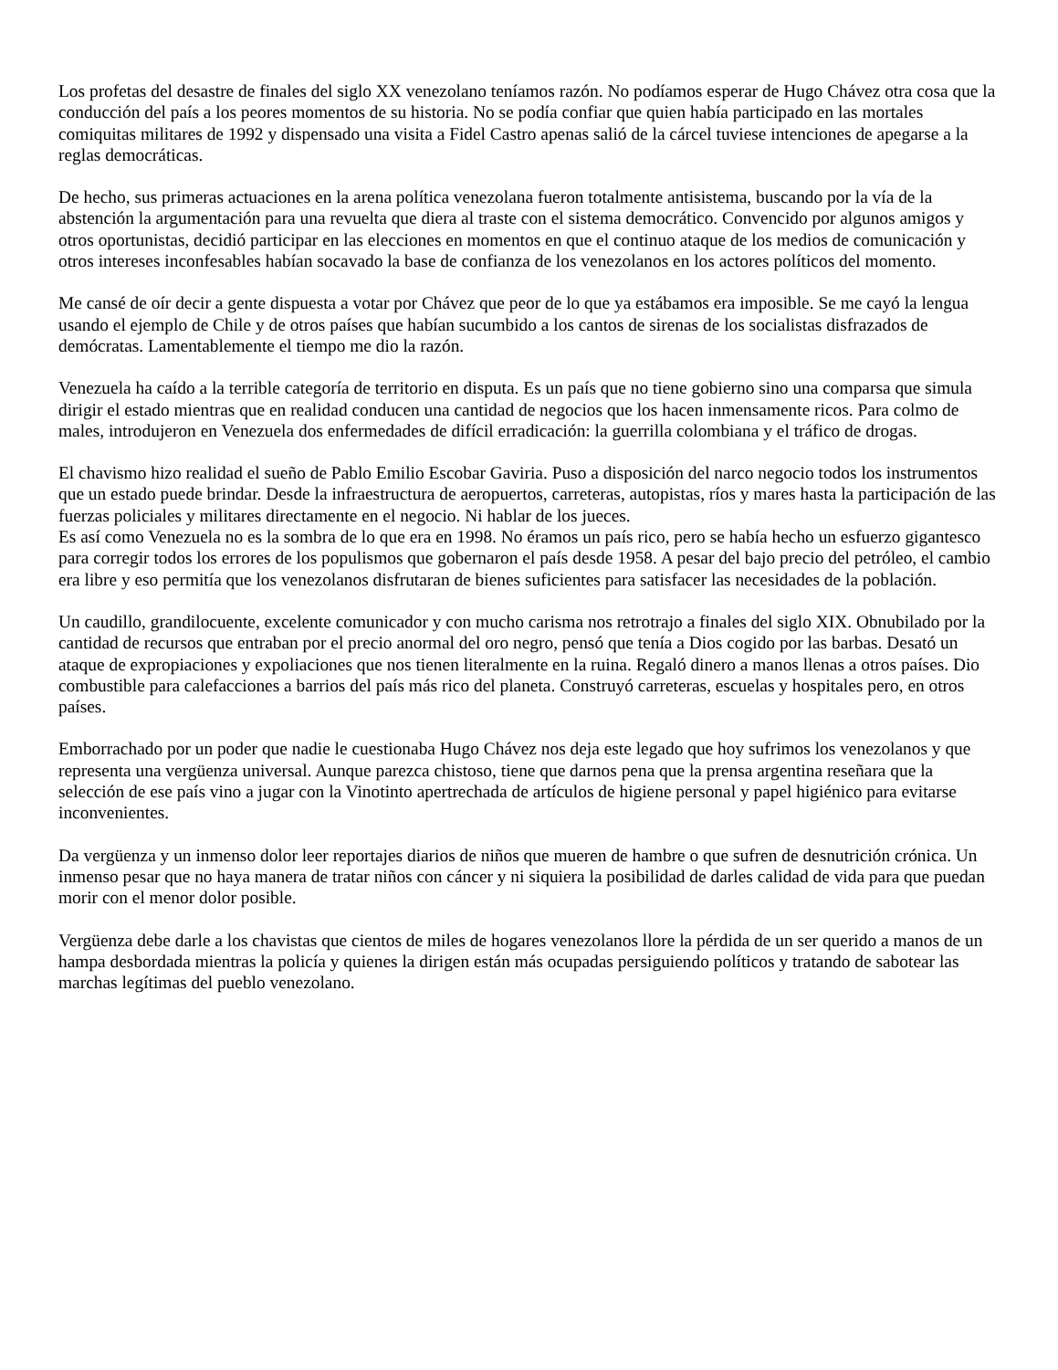Los profetas del desastre de finales del siglo XX venezolano teníamos razón. No podíamos esperar de Hugo Chávez otra cosa que la conducción del país a los peores momentos de su historia. No se podía confiar que quien había participado en las mortales comiquitas militares de 1992 y dispensado una visita a Fidel Castro apenas salió de la cárcel tuviese intenciones de apegarse a la reglas democráticas.
De hecho, sus primeras actuaciones en la arena política venezolana fueron totalmente antisistema, buscando por la vía de la abstención la argumentación para una revuelta que diera al traste con el sistema democrático. Convencido por algunos amigos y otros oportunistas, decidió participar en las elecciones en momentos en que el continuo ataque de los medios de comunicación y otros intereses inconfesables habían socavado la base de confianza de los venezolanos en los actores políticos del momento.
Me cansé de oír decir a gente dispuesta a votar por Chávez que peor de lo que ya estábamos era imposible. Se me cayó la lengua usando el ejemplo de Chile y de otros países que habían sucumbido a los cantos de sirenas de los socialistas disfrazados de demócratas. Lamentablemente el tiempo me dio la razón.
Venezuela ha caído a la terrible categoría de territorio en disputa. Es un país que no tiene gobierno sino una comparsa que simula dirigir el estado mientras que en realidad conducen una cantidad de negocios que los hacen inmensamente ricos. Para colmo de males, introdujeron en Venezuela dos enfermedades de difícil erradicación: la guerrilla colombiana y el tráfico de drogas.
El chavismo hizo realidad el sueño de Pablo Emilio Escobar Gaviria. Puso a disposición del narco negocio todos los instrumentos que un estado puede brindar. Desde la infraestructura de aeropuertos, carreteras, autopistas, ríos y mares hasta la participación de las fuerzas policiales y militares directamente en el negocio. Ni hablar de los jueces.
Es así como Venezuela no es la sombra de lo que era en 1998. No éramos un país rico, pero se había hecho un esfuerzo gigantesco para corregir todos los errores de los populismos que gobernaron el país desde 1958. A pesar del bajo precio del petróleo, el cambio era libre y eso permitía que los venezolanos disfrutaran de bienes suficientes para satisfacer las necesidades de la población.
Un caudillo, grandilocuente, excelente comunicador y con mucho carisma nos retrotrajo a finales del siglo XIX. Obnubilado por la cantidad de recursos que entraban por el precio anormal del oro negro, pensó que tenía a Dios cogido por las barbas. Desató un ataque de expropiaciones y expoliaciones que nos tienen literalmente en la ruina. Regaló dinero a manos llenas a otros países. Dio combustible para calefacciones a barrios del país más rico del planeta. Construyó carreteras, escuelas y hospitales pero, en otros países.
Emborrachado por un poder que nadie le cuestionaba Hugo Chávez nos deja este legado que hoy sufrimos los venezolanos y que representa una vergüenza universal. Aunque parezca chistoso, tiene que darnos pena que la prensa argentina reseñara que la selección de ese país vino a jugar con la Vinotinto apertrechada de artículos de higiene personal y papel higiénico para evitarse inconvenientes.
Da vergüenza y un inmenso dolor leer reportajes diarios de niños que mueren de hambre o que sufren de desnutrición crónica. Un inmenso pesar que no haya manera de tratar niños con cáncer y ni siquiera la posibilidad de darles calidad de vida para que puedan morir con el menor dolor posible.
Vergüenza debe darle a los chavistas que cientos de miles de hogares venezolanos llore la pérdida de un ser querido a manos de un hampa desbordada mientras la policía y quienes la dirigen están más ocupadas persiguiendo políticos y tratando de sabotear las marchas legítimas del pueblo venezolano.